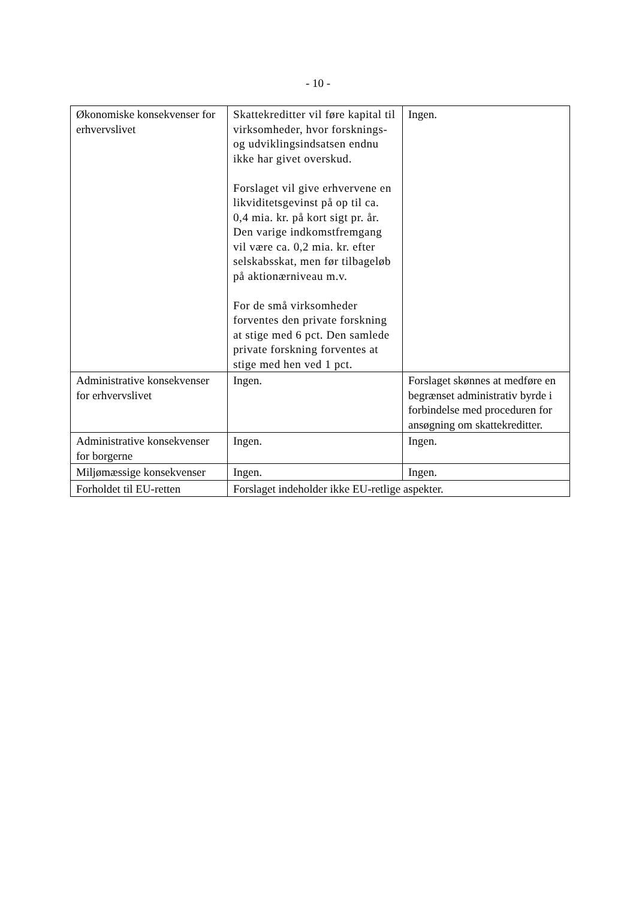- 10 -
| Økonomiske konsekvenser for erhvervslivet | Skattekreditter vil føre kapital til virksomheder, hvor forsknings- og udviklingsindsatsen endnu ikke har givet overskud. Forslaget vil give erhvervene en likviditetsgevinst på op til ca. 0,4 mia. kr. på kort sigt pr. år. Den varige indkomstfremgang vil være ca. 0,2 mia. kr. efter selskabsskat, men før tilbageløb på aktionærniveau m.v. For de små virksomheder forventes den private forskning at stige med 6 pct. Den samlede private forskning forventes at stige med hen ved 1 pct. | Ingen. |
| Administrative konsekvenser for erhvervslivet | Ingen. | Forslaget skønnes at medføre en begrænset administrativ byrde i forbindelse med proceduren for ansøgning om skattekreditter. |
| Administrative konsekvenser for borgerne | Ingen. | Ingen. |
| Miljømæssige konsekvenser | Ingen. | Ingen. |
| Forholdet til EU-retten | Forslaget indeholder ikke EU-retlige aspekter. | |